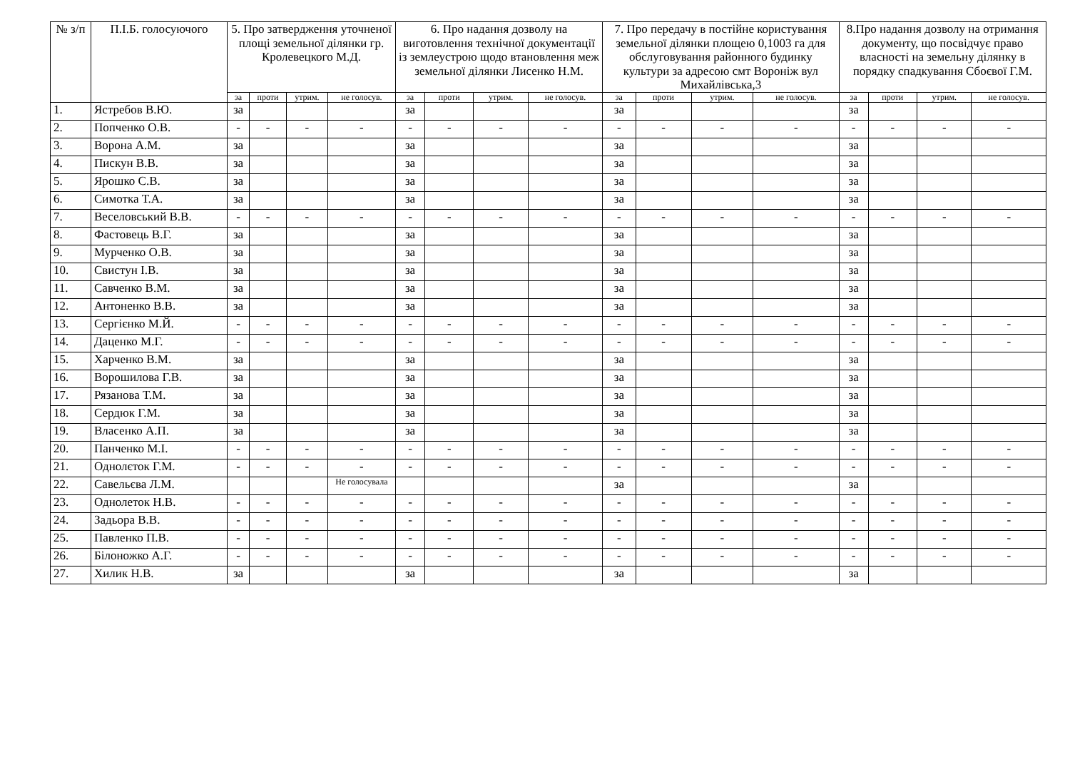| № з/п | П.І.Б. голосуючого | 5. Про затвердження уточненої площі земельної ділянки гр. Кролевецкого М.Д. | | | | 6. Про надання дозволу на виготовлення технічної документації із землеустрою щодо втановлення меж земельної ділянки Лисенко Н.М. | | | | 7. Про передачу в постійне користування земельної ділянки площею 0,1003 га для обслуговування районного будинку культури за адресою смт Вороніж вул Михайлівська,3 | | | | 8.Про надання дозволу на отримання документу, що посвідчує право власності на земельну ділянку в порядку спадкування Сбоєвої Г.М. | | | |
| --- | --- | --- | --- | --- | --- | --- | --- | --- | --- | --- | --- | --- | --- | --- | --- | --- | --- |
| | | за | проти | утрим. | не голосув. | за | проти | утрим. | не голосув. | за | проти | утрим. | не голосув. | за | проти | утрим. | не голосув. |
| 1. | Ястребов В.Ю. | за | | | | за | | | | за | | | | за | | | |
| 2. | Попченко О.В. | - | - | - | - | - | - | - | - | - | - | - | - | - | - | - | - |
| 3. | Ворона А.М. | за | | | | за | | | | за | | | | за | | | |
| 4. | Пискун В.В. | за | | | | за | | | | за | | | | за | | | |
| 5. | Ярошко С.В. | за | | | | за | | | | за | | | | за | | | |
| 6. | Симотка Т.А. | за | | | | за | | | | за | | | | за | | | |
| 7. | Веселовський В.В. | - | - | - | - | - | - | - | - | - | - | - | - | - | - | - | - |
| 8. | Фастовець В.Г. | за | | | | за | | | | за | | | | за | | | |
| 9. | Мурченко О.В. | за | | | | за | | | | за | | | | за | | | |
| 10. | Свистун І.В. | за | | | | за | | | | за | | | | за | | | |
| 11. | Савченко В.М. | за | | | | за | | | | за | | | | за | | | |
| 12. | Антоненко В.В. | за | | | | за | | | | за | | | | за | | | |
| 13. | Сергієнко М.Й. | - | - | - | - | - | - | - | - | - | - | - | - | - | - | - | - |
| 14. | Даценко М.Г. | - | - | - | - | - | - | - | - | - | - | - | - | - | - | - | - |
| 15. | Харченко В.М. | за | | | | за | | | | за | | | | за | | | |
| 16. | Ворошилова Г.В. | за | | | | за | | | | за | | | | за | | | |
| 17. | Рязанова Т.М. | за | | | | за | | | | за | | | | за | | | |
| 18. | Сердюк Г.М. | за | | | | за | | | | за | | | | за | | | |
| 19. | Власенко А.П. | за | | | | за | | | | за | | | | за | | | |
| 20. | Панченко М.І. | - | - | - | - | - | - | - | - | - | - | - | - | - | - | - | - |
| 21. | Однолєток Г.М. | - | - | - | - | - | - | - | - | - | - | - | - | - | - | - | - |
| 22. | Савельєва Л.М. | | | | Не голосувала | | | | | за | | | | за | | | |
| 23. | Однолеток Н.В. | - | - | - | - | - | - | - | - | - | - | - | - | - | - | - | - |
| 24. | Задьора В.В. | - | - | - | - | - | - | - | - | - | - | - | - | - | - | - | - |
| 25. | Павленко П.В. | - | - | - | - | - | - | - | - | - | - | - | - | - | - | - | - |
| 26. | Білоножко А.Г. | - | - | - | - | - | - | - | - | - | - | - | - | - | - | - | - |
| 27. | Хилик Н.В. | за | | | | за | | | | за | | | | за | | | |